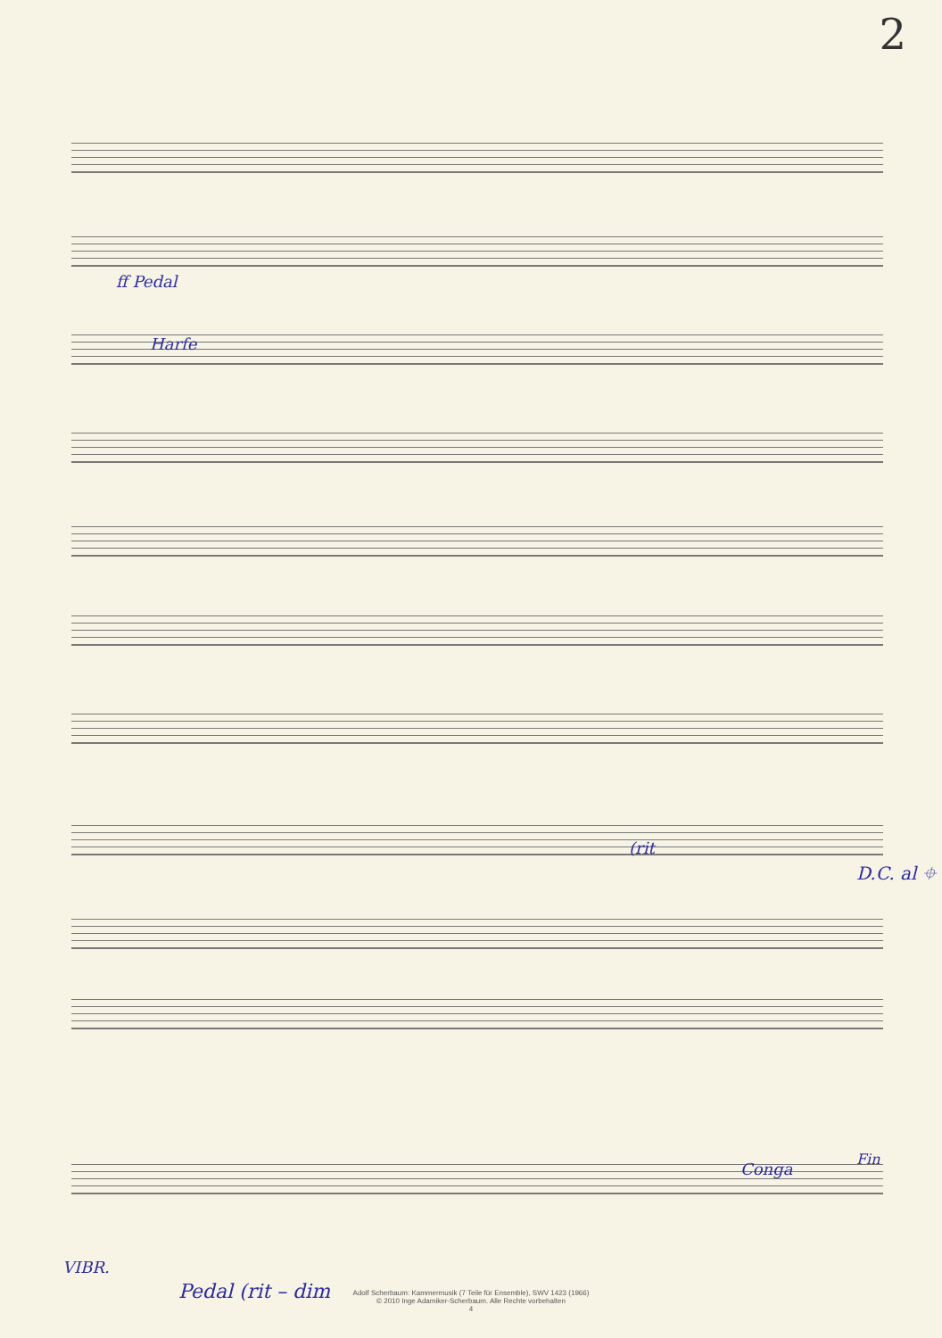2
ff Pedal
Harfe
(rit
D.C. al ⌖
Conga
Fin
VIBR.
Pedal (rit – dim
Adolf Scherbaum: Kammermusik (7 Teile für Ensemble), SWV 1423 (1966)
© 2010 Inge Adamiker-Scherbaum. Alle Rechte vorbehalten
4